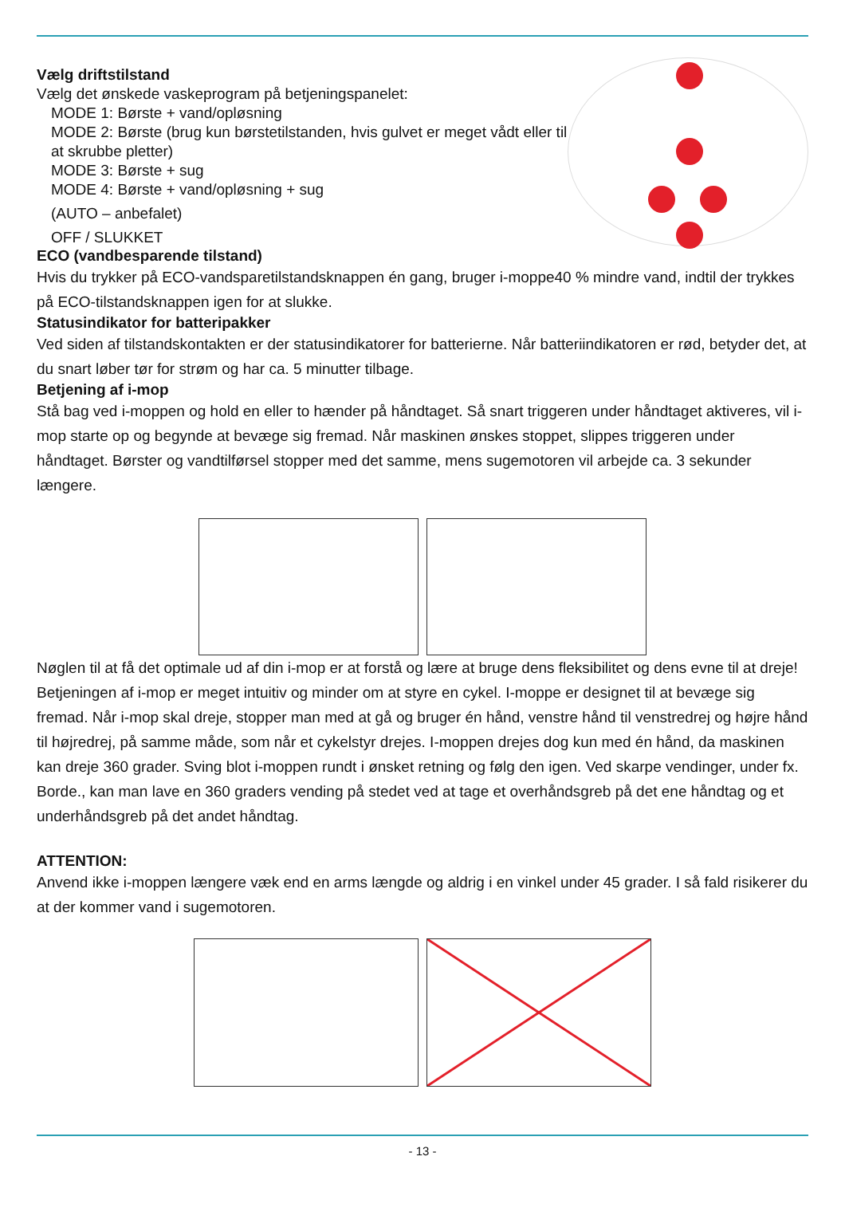Vælg driftstilstand
Vælg det ønskede vaskeprogram på betjeningspanelet:
MODE 1: Børste + vand/opløsning
MODE 2: Børste (brug kun børstetilstanden, hvis gulvet er meget vådt eller til at skrubbe pletter)
MODE 3: Børste + sug
MODE 4: Børste + vand/opløsning + sug
(AUTO – anbefalet)
OFF / SLUKKET
ECO (vandbesparende tilstand)
Hvis du trykker på ECO-vandsparetilstandsknappen én gang, bruger i-moppe40 % mindre vand, indtil der trykkes på ECO-tilstandsknappen igen for at slukke.
Statusindikator for batteripakker
Ved siden af tilstandskontakten er der statusindikatorer for batterierne. Når batteriindikatoren er rød, betyder det, at du snart løber tør for strøm og har ca. 5 minutter tilbage.
Betjening af i-mop
Stå bag ved i-moppen og hold en eller to hænder på håndtaget. Så snart triggeren under håndtaget aktiveres, vil i-mop starte op og begynde at bevæge sig fremad. Når maskinen ønskes stoppet, slippes triggeren under håndtaget. Børster og vandtilførsel stopper med det samme, mens sugemotoren vil arbejde ca. 3 sekunder længere.
Nøglen til at få det optimale ud af din i-mop er at forstå og lære at bruge dens fleksibilitet og dens evne til at dreje!
Betjeningen af i-mop er meget intuitiv og minder om at styre en cykel. I-moppe er designet til at bevæge sig fremad. Når i-mop skal dreje, stopper man med at gå og bruger én hånd, venstre hånd til venstredrej og højre hånd til højredrej, på samme måde, som når et cykelstyr drejes. I-moppen drejes dog kun med én hånd, da maskinen kan dreje 360 grader. Sving blot i-moppen rundt i ønsket retning og følg den igen. Ved skarpe vendinger, under fx. Borde., kan man lave en 360 graders vending på stedet ved at tage et overhåndsgreb på det ene håndtag og et underhåndsgreb på det andet håndtag.
ATTENTION:
Anvend ikke i-moppen længere væk end en arms længde og aldrig i en vinkel under 45 grader. I så fald risikerer du at der kommer vand i sugemotoren.
- 13 -